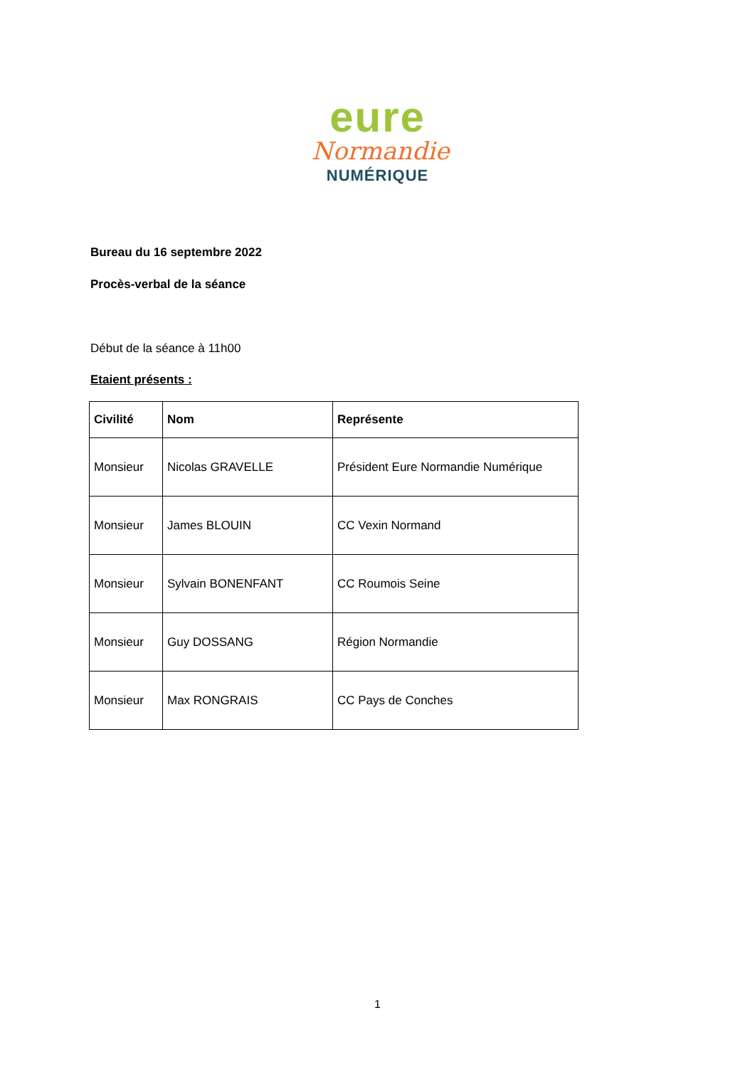eure
Normandie
NUMÉRIQUE
Bureau du 16 septembre 2022
Procès-verbal de la séance
Début de la séance à 11h00
Etaient présents :
| Civilité | Nom | Représente |
| --- | --- | --- |
| Monsieur | Nicolas GRAVELLE | Président Eure Normandie Numérique |
| Monsieur | James BLOUIN | CC Vexin Normand |
| Monsieur | Sylvain BONENFANT | CC Roumois Seine |
| Monsieur | Guy DOSSANG | Région Normandie |
| Monsieur | Max RONGRAIS | CC Pays de Conches |
1